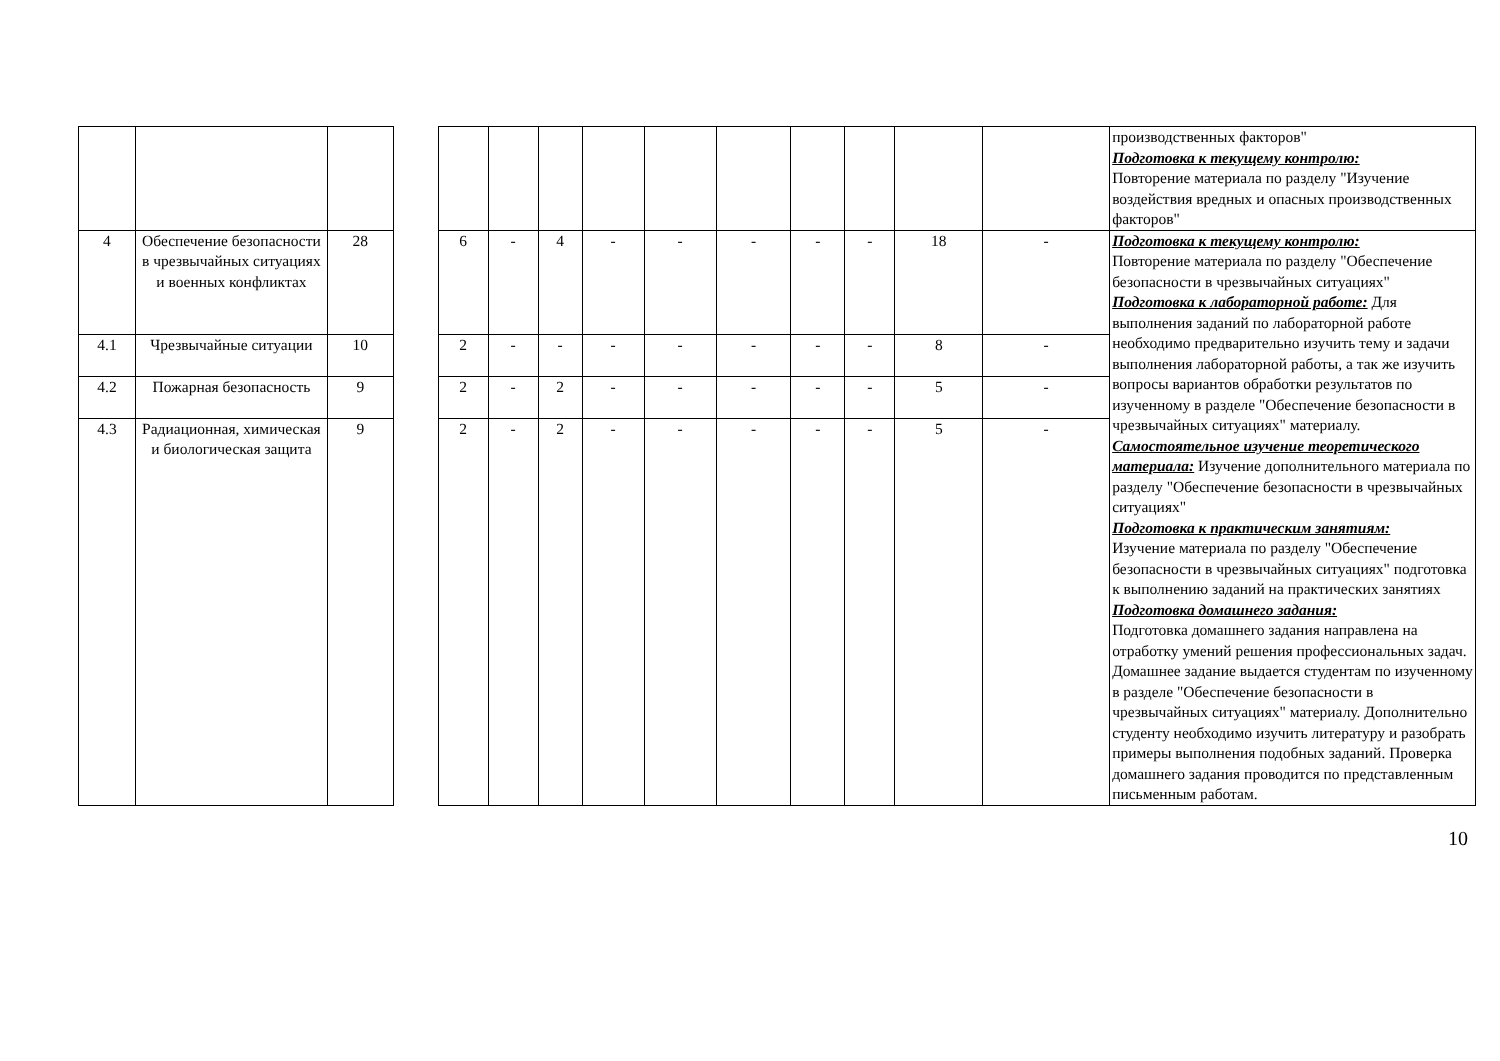| | | | | | | | | | | | | | | производственных факторов" Подготовка к текущему контролю: Повторение материала по разделу "Изучение воздействия вредных и опасных производственных факторов" |
| 4 | Обеспечение безопасности в чрезвычайных ситуациях и военных конфликтах | 28 | | 6 | - | 4 | - | - | - | - | - | 18 | - | Подготовка к текущему контролю: Повторение материала по разделу "Обеспечение безопасности в чрезвычайных ситуациях" Подготовка к лабораторной работе: Для выполнения заданий по лабораторной работе необходимо предварительно изучить тему и задачи выполнения лабораторной работы, а так же изучить вопросы вариантов обработки результатов по изученному в разделе "Обеспечение безопасности в чрезвычайных ситуациях" материалу. Самостоятельное изучение теоретического материала: Изучение дополнительного материала по разделу "Обеспечение безопасности в чрезвычайных ситуациях" Подготовка к практическим занятиям: Изучение материала по разделу "Обеспечение безопасности в чрезвычайных ситуациях" подготовка к выполнению заданий на практических занятиях Подготовка домашнего задания: Подготовка домашнего задания направлена на отработку умений решения профессиональных задач. Домашнее задание выдается студентам по изученному в разделе "Обеспечение безопасности в чрезвычайных ситуациях" материалу. Дополнительно студенту необходимо изучить литературу и разобрать примеры выполнения подобных заданий. Проверка домашнего задания проводится по представленным письменным работам. |
| 4.1 | Чрезвычайные ситуации | 10 | | 2 | - | - | - | - | - | - | - | 8 | - | |
| 4.2 | Пожарная безопасность | 9 | | 2 | - | 2 | - | - | - | - | - | 5 | - | |
| 4.3 | Радиационная, химическая и биологическая защита | 9 | | 2 | - | 2 | - | - | - | - | - | 5 | - | |
10